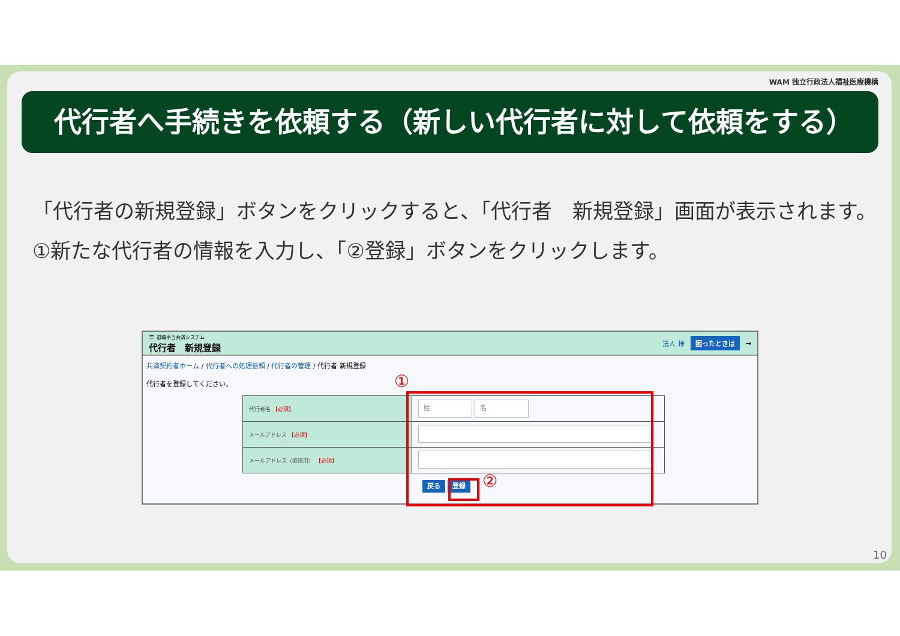WAM 独立行政法人福祉医療機構
代行者へ手続きを依頼する（新しい代行者に対して依頼をする）
「代行者の新規登録」ボタンをクリックすると、「代行者　新規登録」画面が表示されます。
①新たな代行者の情報を入力し、「②登録」ボタンをクリックします。
≡ 退職手当共済システム
代行者　新規登録
法人 様 困ったときは ⇥
共済契約者ホーム / 代行者への処理依頼 / 代行者の管理 / 代行者 新規登録
代行者を登録してください。
| 代行者名 【必須】 | 姓 名 |
| メールアドレス 【必須】 | |
| メールアドレス（確認用） 【必須】 | |
戻る 登録
①
②
10